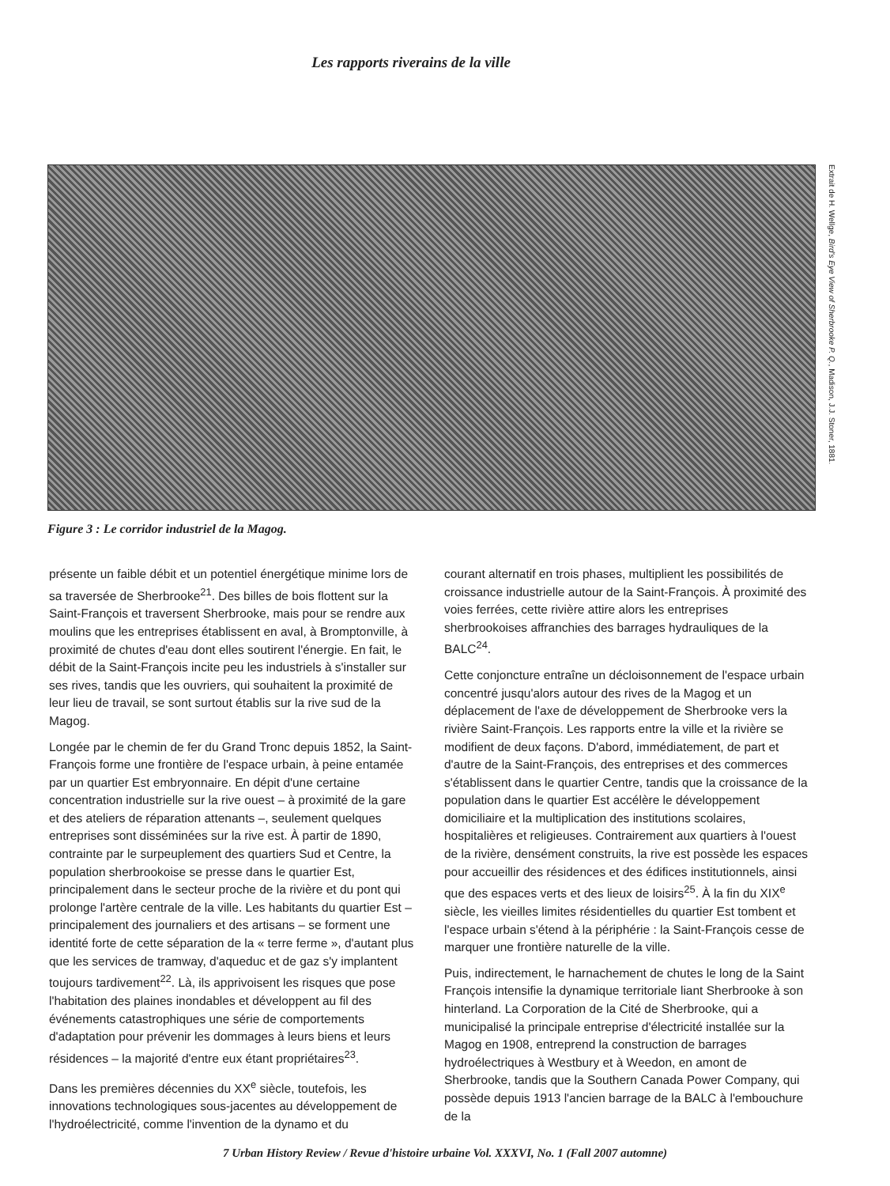Les rapports riverains de la ville
Extrait de H. Wellge, Bird's Eye View of Sherbrooke P. Q., Madison, J.J. Stoner, 1881.
Figure 3 : Le corridor industriel de la Magog.
présente un faible débit et un potentiel énergétique minime lors de sa traversée de Sherbrooke<sup>21</sup>. Des billes de bois flottent sur la Saint-François et traversent Sherbrooke, mais pour se rendre aux moulins que les entreprises établissent en aval, à Bromptonville, à proximité de chutes d'eau dont elles soutirent l'énergie. En fait, le débit de la Saint-François incite peu les industriels à s'installer sur ses rives, tandis que les ouvriers, qui souhaitent la proximité de leur lieu de travail, se sont surtout établis sur la rive sud de la Magog.
Longée par le chemin de fer du Grand Tronc depuis 1852, la Saint-François forme une frontière de l'espace urbain, à peine entamée par un quartier Est embryonnaire. En dépit d'une certaine concentration industrielle sur la rive ouest – à proximité de la gare et des ateliers de réparation attenants –, seulement quelques entreprises sont disséminées sur la rive est. À partir de 1890, contrainte par le surpeuplement des quartiers Sud et Centre, la population sherbrookoise se presse dans le quartier Est, principalement dans le secteur proche de la rivière et du pont qui prolonge l'artère centrale de la ville. Les habitants du quartier Est – principalement des journaliers et des artisans – se forment une identité forte de cette séparation de la « terre ferme », d'autant plus que les services de tramway, d'aqueduc et de gaz s'y implantent toujours tardivement<sup>22</sup>. Là, ils apprivoisent les risques que pose l'habitation des plaines inondables et développent au fil des événements catastrophiques une série de comportements d'adaptation pour prévenir les dommages à leurs biens et leurs résidences – la majorité d'entre eux étant propriétaires<sup>23</sup>.
Dans les premières décennies du XX<sup>e</sup> siècle, toutefois, les innovations technologiques sous-jacentes au développement de l'hydroélectricité, comme l'invention de la dynamo et du
courant alternatif en trois phases, multiplient les possibilités de croissance industrielle autour de la Saint-François. À proximité des voies ferrées, cette rivière attire alors les entreprises sherbrookoises affranchies des barrages hydrauliques de la BALC<sup>24</sup>.
Cette conjoncture entraîne un décloisonnement de l'espace urbain concentré jusqu'alors autour des rives de la Magog et un déplacement de l'axe de développement de Sherbrooke vers la rivière Saint-François. Les rapports entre la ville et la rivière se modifient de deux façons. D'abord, immédiatement, de part et d'autre de la Saint-François, des entreprises et des commerces s'établissent dans le quartier Centre, tandis que la croissance de la population dans le quartier Est accélère le développement domiciliaire et la multiplication des institutions scolaires, hospitalières et religieuses. Contrairement aux quartiers à l'ouest de la rivière, densément construits, la rive est possède les espaces pour accueillir des résidences et des édifices institutionnels, ainsi que des espaces verts et des lieux de loisirs<sup>25</sup>. À la fin du XIX<sup>e</sup> siècle, les vieilles limites résidentielles du quartier Est tombent et l'espace urbain s'étend à la périphérie : la Saint-François cesse de marquer une frontière naturelle de la ville.
Puis, indirectement, le harnachement de chutes le long de la Saint François intensifie la dynamique territoriale liant Sherbrooke à son hinterland. La Corporation de la Cité de Sherbrooke, qui a municipalisé la principale entreprise d'électricité installée sur la Magog en 1908, entreprend la construction de barrages hydroélectriques à Westbury et à Weedon, en amont de Sherbrooke, tandis que la Southern Canada Power Company, qui possède depuis 1913 l'ancien barrage de la BALC à l'embouchure de la
7 Urban History Review / Revue d'histoire urbaine Vol. XXXVI, No. 1 (Fall 2007 automne)